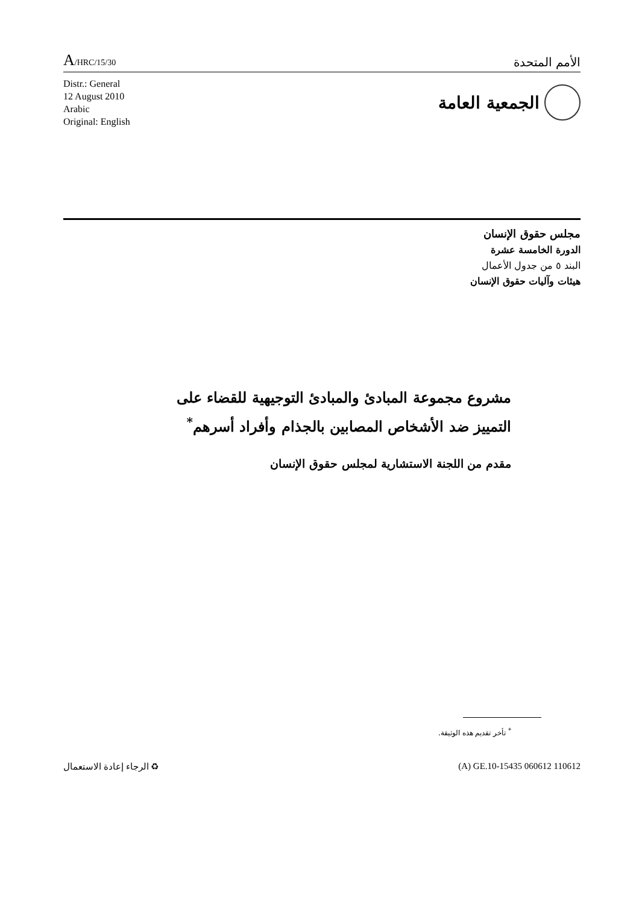A/HRC/15/30
الأمم المتحدة
Distr.: General
12 August 2010
Arabic
Original: English
الجمعية العامة
مجلس حقوق الإنسان
الدورة الخامسة عشرة
البند ٥ من جدول الأعمال
هيئات وآليات حقوق الإنسان
مشروع مجموعة المبادئ والمبادئ التوجيهية للقضاء على التمييز ضد الأشخاص المصابين بالجذام وأفراد أسرهم<sup>*</sup>
مقدم من اللجنة الاستشارية لمجلس حقوق الإنسان
<sup>*</sup> تأخر تقديم هذه الوثيقة.
♻ الرجاء إعادة الاستعمال (A) GE.10-15435 060612 110612